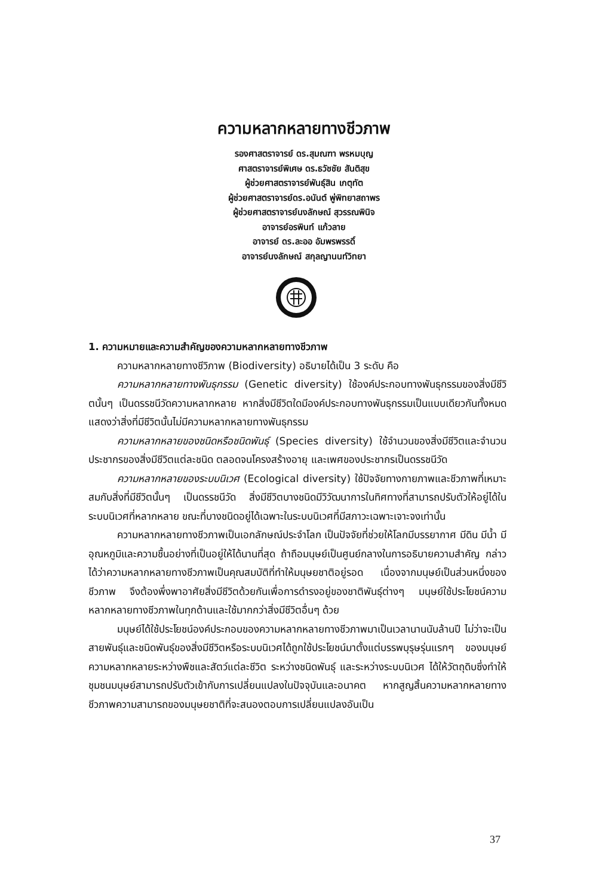ความหลากหลายทางชีวภาพ
รองศาสตราจารย์ ดร.สุมณฑา พรหมบุญ
ศาสตราจารย์พิเศษ ดร.ธวัชชัย สันติสุข
ผู้ช่วยศาสตราจารย์พันธุ์สิน เกตุทัต
ผู้ช่วยศาสตราจารย์ดร.อนันต์ พู่พิทยาสถาพร
ผู้ช่วยศาสตราจารย์นงลักษณ์ สุวรรณพินิจ
อาจารย์อรพินท์ แก้วลาย
อาจารย์ ดร.ละออ อัมพรพรรดิ์
อาจารย์นงลักษณ์ สกุลญานนท์วิทยา
1. ความหมายและความสำคัญของความหลากหลายทางชีวภาพ
ความหลากหลายทางชีวิภาพ (Biodiversity) อธิบายได้เป็น 3 ระดับ คือ
ความหลากหลายทางพันธุกรรม (Genetic diversity) ใช้องค์ประกอบทางพันธุกรรมของสิ่งมีชีวิตนั้นๆ เป็นดรรชนีวัดความหลากหลาย หากสิ่งมีชีวิตใดมีองค์ประกอบทางพันธุกรรมเป็นแบบเดียวกันทั้งหมด แสดงว่าสิ่งที่มีชีวิตนั้นไม่มีความหลากหลายทางพันธุกรรม
ความหลากหลายของชนิดหรือชนิดพันธุ์ (Species diversity) ใช้จำนวนของสิ่งมีชีวิตและจำนวนประชากรของสิ่งมีชีวิตแต่ละชนิด ตลอดจนโครงสร้างอายุ และเพศของประชากรเป็นดรรชนีวัด
ความหลากหลายของระบบนิเวศ (Ecological diversity) ใช้ปัจจัยทางกายภาพและชีวภาพที่เหมาะสมกับสิ่งที่มีชีวิตนั้นๆ เป็นดรรชนีวัด สิ่งมีชีวิตบางชนิดมีวิวัฒนาการในทิศทางที่สามารถปรับตัวให้อยู่ได้ในระบบนิเวศที่หลากหลาย ขณะที่บางชนิดอยู่ได้เฉพาะในระบบนิเวศที่มีสภาวะเฉพาะเจาะจงเท่านั้น
ความหลากหลายทางชีวภาพเป็นเอกลักษณ์ประจำโลก เป็นปัจจัยที่ช่วยให้โลกมีบรรยากาศ มีดิน มีน้ำ มีอุณหภูมิและความชื้นอย่างที่เป็นอยู่ให้ได้นานที่สุด ถ้าถือมนุษย์เป็นศูนย์กลางในการอธิบายความสำคัญ กล่าวได้ว่าความหลากหลายทางชีวภาพเป็นคุณสมบัติที่ทำให้มนุษยชาติอยู่รอด เนื่องจากมนุษย์เป็นส่วนหนึ่งของชีวภาพ จึงต้องพึ่งพาอาศัยสิ่งมีชีวิตด้วยกันเพื่อการดำรงอยู่ของชาติพันธุ์ต่างๆ มนุษย์ใช้ประโยชน์ความหลากหลายทางชีวภาพในทุกด้านและใช้มากกว่าสิ่งมีชีวิตอื่นๆ ด้วย
มนุษย์ได้ใช้ประโยชน์องค์ประกอบของความหลากหลายทางชีวภาพมาเป็นเวลานานนับล้านปี ไม่ว่าจะเป็นสายพันธุ์และชนิดพันธุ์ของสิ่งมีชีวิตหรือระบบนิเวศได้ถูกใช้ประโยชน์มาตั้งแต่บรรพบุรุษรุ่นแรกๆ ของมนุษย์ ความหลากหลายระหว่างพืชและสัตว์แต่ละชีวิต ระหว่างชนิดพันธุ์ และระหว่างระบบนิเวศ ได้ให้วัตถุดิบซึ่งทำให้ชุมชนมนุษย์สามารถปรับตัวเข้ากับการเปลี่ยนแปลงในปัจจุบันและอนาคต หากสูญสิ้นความหลากหลายทางชีวภาพความสามารถของมนุษยชาติที่จะสนองตอบการเปลี่ยนแปลงอันเป็น
37